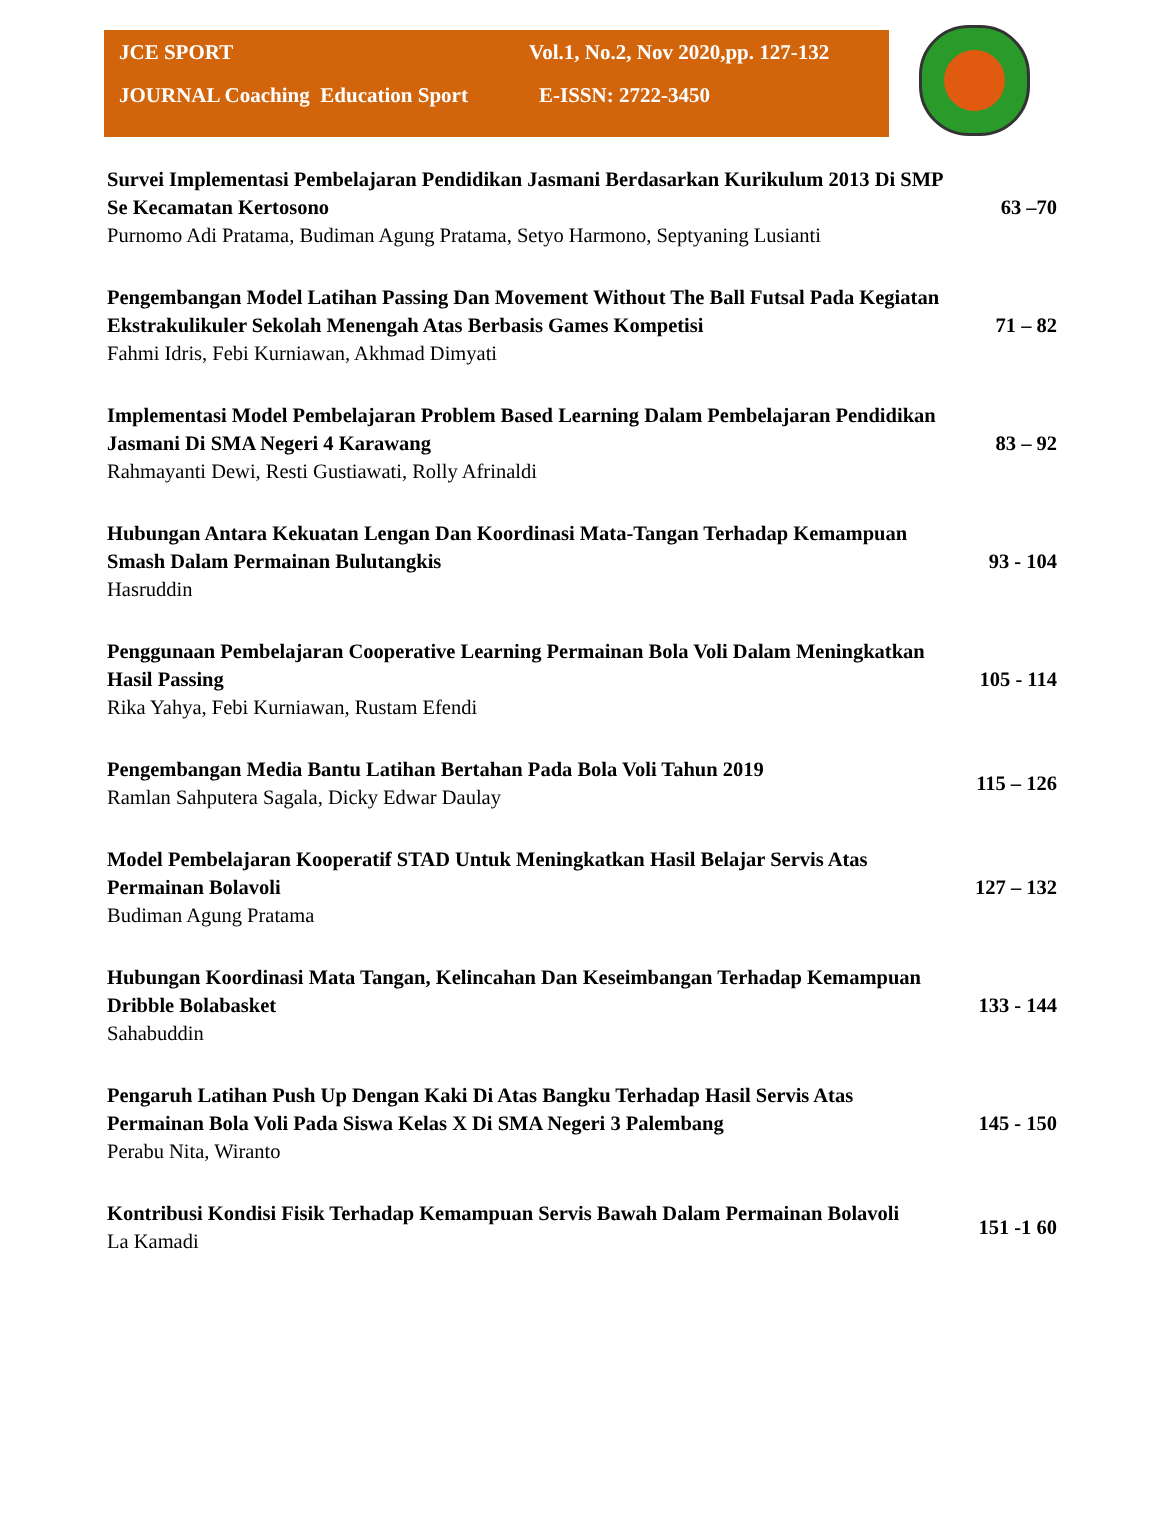JCE SPORT Vol.1, No.2, Nov 2020,pp. 127-132
JOURNAL Coaching Education Sport E-ISSN: 2722-3450
Survei Implementasi Pembelajaran Pendidikan Jasmani Berdasarkan Kurikulum 2013 Di SMP Se Kecamatan Kertosono
Purnomo Adi Pratama, Budiman Agung Pratama, Setyo Harmono, Septyaning Lusianti
63 –70
Pengembangan Model Latihan Passing Dan Movement Without The Ball Futsal Pada Kegiatan Ekstrakulikuler Sekolah Menengah Atas Berbasis Games Kompetisi
Fahmi Idris, Febi Kurniawan, Akhmad Dimyati
71 – 82
Implementasi Model Pembelajaran Problem Based Learning Dalam Pembelajaran Pendidikan Jasmani Di SMA Negeri 4 Karawang
Rahmayanti Dewi, Resti Gustiawati, Rolly Afrinaldi
83 – 92
Hubungan Antara Kekuatan Lengan Dan Koordinasi Mata-Tangan Terhadap Kemampuan Smash Dalam Permainan Bulutangkis
Hasruddin
93 - 104
Penggunaan Pembelajaran Cooperative Learning Permainan Bola Voli Dalam Meningkatkan Hasil Passing
Rika Yahya, Febi Kurniawan, Rustam Efendi
105 - 114
Pengembangan Media Bantu Latihan Bertahan Pada Bola Voli Tahun 2019
Ramlan Sahputera Sagala, Dicky Edwar Daulay
115 – 126
Model Pembelajaran Kooperatif STAD Untuk Meningkatkan Hasil Belajar Servis Atas Permainan Bolavoli
Budiman Agung Pratama
127 – 132
Hubungan Koordinasi Mata Tangan, Kelincahan Dan Keseimbangan Terhadap Kemampuan Dribble Bolabasket
Sahabuddin
133 - 144
Pengaruh Latihan Push Up Dengan Kaki Di Atas Bangku Terhadap Hasil Servis Atas Permainan Bola Voli Pada Siswa Kelas X Di SMA Negeri 3 Palembang
Perabu Nita, Wiranto
145 - 150
Kontribusi Kondisi Fisik Terhadap Kemampuan Servis Bawah Dalam Permainan Bolavoli
La Kamadi
151 -1 60